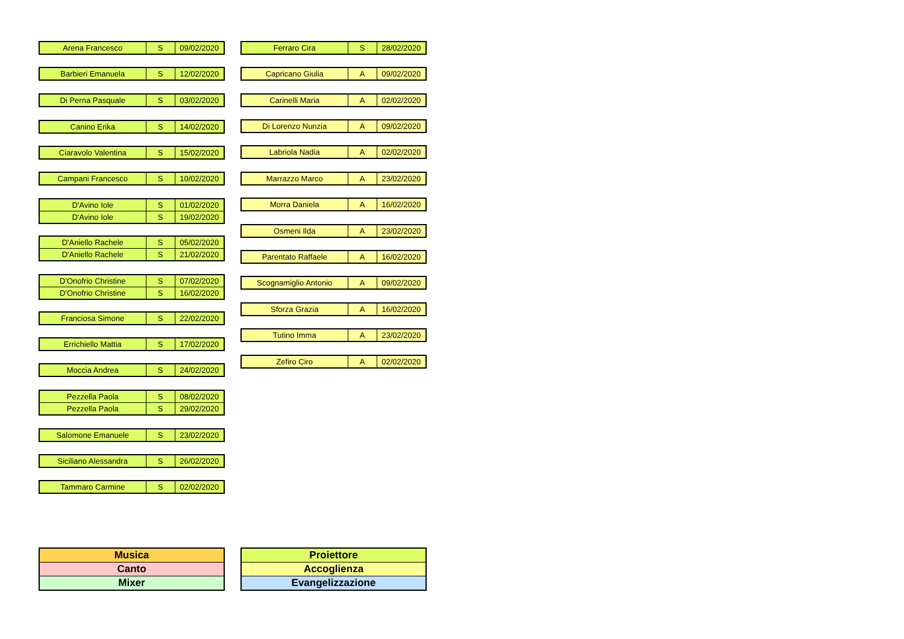| Arena Francesco | S | 09/02/2020 |
| Barbieri Emanuela | S | 12/02/2020 |
| Di Perna Pasquale | S | 03/02/2020 |
| Canino Erika | S | 14/02/2020 |
| Ciaravolo Valentina | S | 15/02/2020 |
| Campani Francesco | S | 10/02/2020 |
| D'Avino Iole | S | 01/02/2020 |
| D'Avino Iole | S | 19/02/2020 |
| D'Aniello Rachele | S | 05/02/2020 |
| D'Aniello Rachele | S | 21/02/2020 |
| D'Onofrio Christine | S | 07/02/2020 |
| D'Onofrio Christine | S | 16/02/2020 |
| Franciosa Simone | S | 22/02/2020 |
| Errichiello Mattia | S | 17/02/2020 |
| Moccia Andrea | S | 24/02/2020 |
| Pezzella Paola | S | 08/02/2020 |
| Pezzella Paola | S | 29/02/2020 |
| Salomone Emanuele | S | 23/02/2020 |
| Siciliano Alessandra | S | 26/02/2020 |
| Tammaro Carmine | S | 02/02/2020 |
| Ferraro Cira | S | 28/02/2020 |
| Capricano Giulia | A | 09/02/2020 |
| Carinelli Maria | A | 02/02/2020 |
| Di Lorenzo Nunzia | A | 09/02/2020 |
| Labriola Nadia | A | 02/02/2020 |
| Marrazzo Marco | A | 23/02/2020 |
| Morra Daniela | A | 16/02/2020 |
| Osmeni Ilda | A | 23/02/2020 |
| Parentato Raffaele | A | 16/02/2020 |
| Scognamiglio Antonio | A | 09/02/2020 |
| Sforza Grazia | A | 16/02/2020 |
| Tutino Imma | A | 23/02/2020 |
| Zefiro Ciro | A | 02/02/2020 |
| Musica |
| Canto |
| Mixer |
| Proiettore |
| Accoglienza |
| Evangelizzazione |